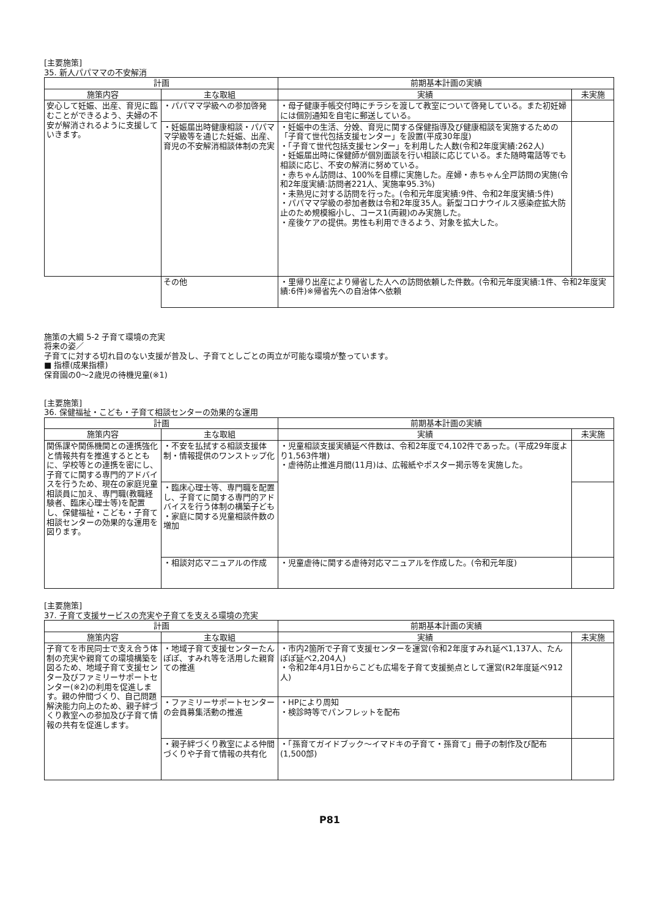[主要施策]
35. 新人パパママの不安解消
| 計画 | | 前期基本計画の実績 | |
| --- | --- | --- | --- |
| 施策内容 | 主な取組 | 実績 | 未実施 |
| 安心して妊娠、出産、育児に臨むことができるよう、夫婦の不安が解消されるように支援していきます。 | ・パパママ学級への参加啓発 | ・母子健康手帳交付時にチラシを渡して教室について啓発している。また初妊婦には個別通知を自宅に郵送している。 | |
| | ・妊娠届出時健康相談・パパママ学級等を通じた妊娠、出産、育児の不安解消相談体制の充実 | ・妊娠中の生活、分娩、育児に関する保健指導及び健康相談を実施するための「子育て世代包括支援センター」を設置(平成30年度) ・「子育て世代包括支援センター」を利用した人数(令和2年度実績:262人) ・妊娠届出時に保健師が個別面談を行い相談に応じている。また随時電話等でも相談に応じ、不安の解消に努めている。 ・赤ちゃん訪問は、100%を目標に実施した。産婦・赤ちゃん全戸訪問の実施(令和2年度実績:訪問者221人、実施率95.3%) ・未熟児に対する訪問を行った。(令和元年度実績:9件、令和2年度実績:5件) ・パパママ学級の参加者数は令和2年度35人。新型コロナウイルス感染症拡大防止のため規模縮小し、コース1(両親)のみ実施した。 ・産後ケアの提供。男性も利用できるよう、対象を拡大した。 | |
| | その他 | ・里帰り出産により帰省した人への訪問依頼した件数。(令和元年度実績:1件、令和2年度実績:6件)※帰省先への自治体へ依頼 | |
施策の大綱 5-2 子育て環境の充実
将来の姿／
子育てに対する切れ目のない支援が普及し、子育てとしごとの両立が可能な環境が整っています。
■ 指標(成果指標)
保育園の0～2歳児の待機児童(※1)
[主要施策]
36. 保健福祉・こども・子育て相談センターの効果的な運用
| 計画 | | 前期基本計画の実績 | |
| --- | --- | --- | --- |
| 施策内容 | 主な取組 | 実績 | 未実施 |
| 関係課や関係機関との連携強化と情報共有を推進するとともに、学校等との連携を密にし、子育てに関する専門的アドバイスを行うため、現在の家庭児童相談員に加え、専門職(教職経験者、臨床心理士等)を配置し、保健福祉・こども・子育て相談センターの効果的な運用を図ります。 | ・不安を払拭する相談支援体制・情報提供のワンストップ化 | ・児童相談支援実績延べ件数は、令和2年度で4,102件であった。(平成29年度より1,563件増) ・虐待防止推進月間(11月)は、広報紙やポスター掲示等を実施した。 | |
| | ・臨床心理士等、専門職を配置し、子育てに関する専門的アドバイスを行う体制の構築子ども ・家庭に関する児童相談件数の増加 | | |
| | ・相談対応マニュアルの作成 | ・児童虐待に関する虐待対応マニュアルを作成した。(令和元年度) | |
[主要施策]
37. 子育て支援サービスの充実や子育てを支える環境の充実
| 計画 | | 前期基本計画の実績 | |
| --- | --- | --- | --- |
| 施策内容 | 主な取組 | 実績 | 未実施 |
| 子育てを市民同士で支え合う体制の充実や親育ての環境構築を図るため、地域子育て支援センター及びファミリーサポートセンター(※2)の利用を促進します。親の仲間づくり、自己問題解決能力向上のため、親子絆づくり教室への参加及び子育て情報の共有を促進します。 | ・地域子育て支援センターたんぽぽ、すみれ等を活用した親育ての推進 | ・市内2箇所で子育て支援センターを運営(令和2年度すみれ延べ1,137人、たんぽぽ延べ2,204人) ・令和2年4月1日からこども広場を子育て支援拠点として運営(R2年度延べ912人) | |
| | ・ファミリーサポートセンターの会員募集活動の推進 | ・HPにより周知 ・検診時等でパンフレットを配布 | |
| | ・親子絆づくり教室による仲間づくりや子育て情報の共有化 | ・「孫育てガイドブック～イマドキの子育て・孫育て」冊子の制作及び配布(1,500部) | |
P81